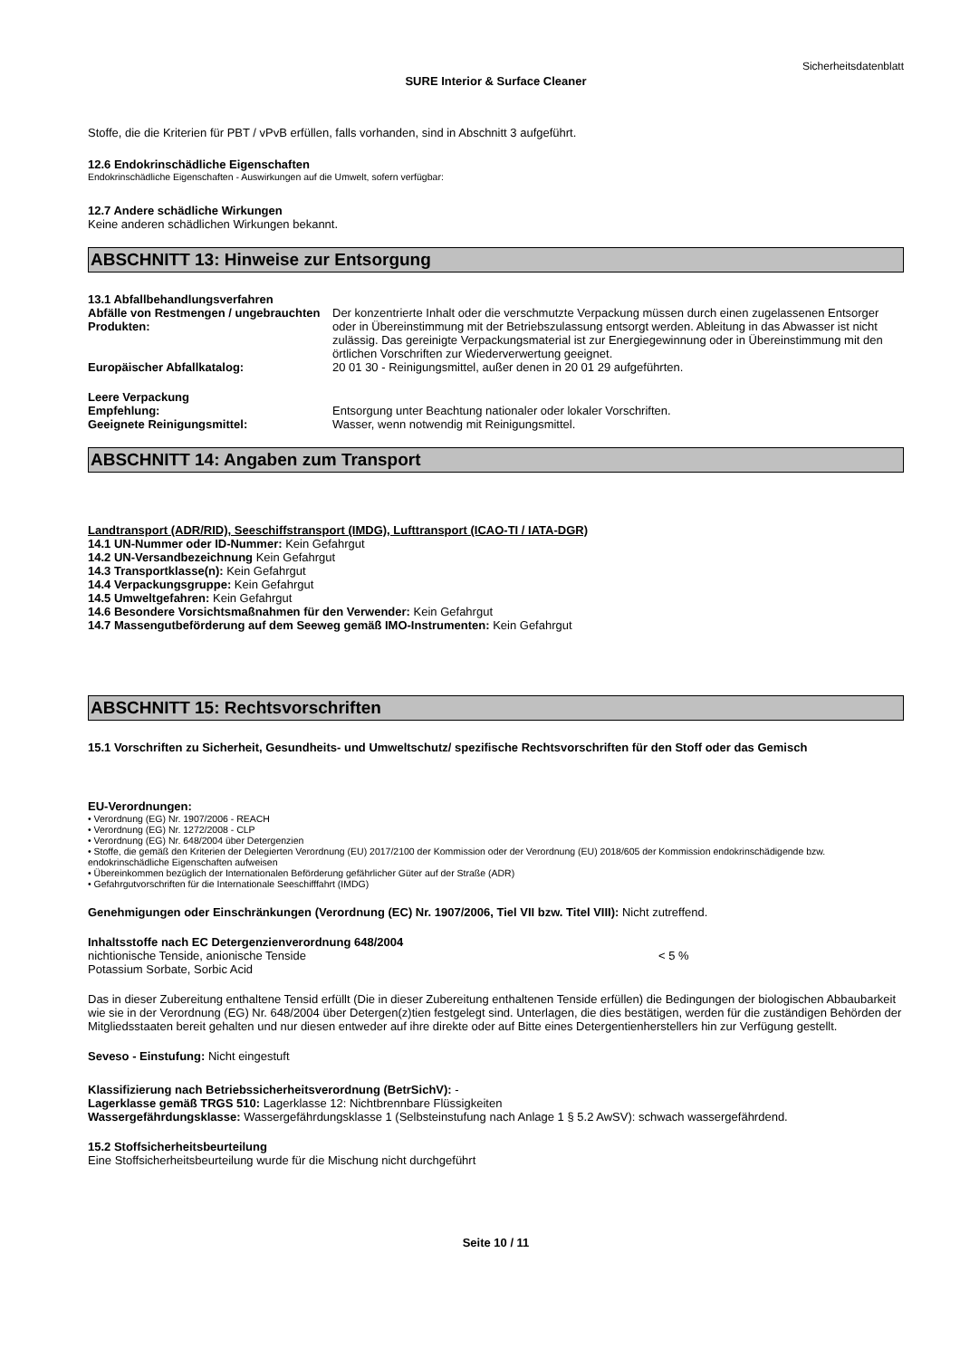Sicherheitsdatenblatt
SURE Interior & Surface Cleaner
Stoffe, die die Kriterien für PBT / vPvB erfüllen, falls vorhanden, sind in Abschnitt 3 aufgeführt.
12.6 Endokrinschädliche Eigenschaften
Endokrinschädliche Eigenschaften - Auswirkungen auf die Umwelt, sofern verfügbar:
12.7 Andere schädliche Wirkungen
Keine anderen schädlichen Wirkungen bekannt.
ABSCHNITT 13: Hinweise zur Entsorgung
13.1 Abfallbehandlungsverfahren
Abfälle von Restmengen / ungebrauchten Produkten:
Der konzentrierte Inhalt oder die verschmutzte Verpackung müssen durch einen zugelassenen Entsorger oder in Übereinstimmung mit der Betriebszulassung entsorgt werden. Ableitung in das Abwasser ist nicht zulässig. Das gereinigte Verpackungsmaterial ist zur Energiegewinnung oder in Übereinstimmung mit den örtlichen Vorschriften zur Wiederverwertung geeignet.
Europäischer Abfallkatalog: 20 01 30 - Reinigungsmittel, außer denen in 20 01 29 aufgeführten.
Leere Verpackung
Empfehlung: Entsorgung unter Beachtung nationaler oder lokaler Vorschriften.
Geeignete Reinigungsmittel: Wasser, wenn notwendig mit Reinigungsmittel.
ABSCHNITT 14: Angaben zum Transport
Landtransport (ADR/RID), Seeschiffstransport (IMDG), Lufttransport (ICAO-TI / IATA-DGR)
14.1 UN-Nummer oder ID-Nummer: Kein Gefahrgut
14.2 UN-Versandbezeichnung Kein Gefahrgut
14.3 Transportklasse(n): Kein Gefahrgut
14.4 Verpackungsgruppe: Kein Gefahrgut
14.5 Umweltgefahren: Kein Gefahrgut
14.6 Besondere Vorsichtsmaßnahmen für den Verwender: Kein Gefahrgut
14.7 Massengutbeförderung auf dem Seeweg gemäß IMO-Instrumenten: Kein Gefahrgut
ABSCHNITT 15: Rechtsvorschriften
15.1 Vorschriften zu Sicherheit, Gesundheits- und Umweltschutz/ spezifische Rechtsvorschriften für den Stoff oder das Gemisch
EU-Verordnungen:
• Verordnung (EG) Nr. 1907/2006 - REACH
• Verordnung (EG) Nr. 1272/2008 - CLP
• Verordnung (EG) Nr. 648/2004 über Detergenzien
• Stoffe, die gemäß den Kriterien der Delegierten Verordnung (EU) 2017/2100 der Kommission oder der Verordnung (EU) 2018/605 der Kommission endokrinschädigende bzw. endokrinschädliche Eigenschaften aufweisen
• Übereinkommen bezüglich der Internationalen Beförderung gefährlicher Güter auf der Straße (ADR)
• Gefahrgutvorschriften für die Internationale Seeschifffahrt (IMDG)
Genehmigungen oder Einschränkungen (Verordnung (EC) Nr. 1907/2006, Tiel VII bzw. Titel VIII): Nicht zutreffend.
Inhaltsstoffe nach EC Detergenzienverordnung 648/2004
nichtionische Tenside, anionische Tenside < 5 %
Potassium Sorbate, Sorbic Acid
Das in dieser Zubereitung enthaltene Tensid erfüllt (Die in dieser Zubereitung enthaltenen Tenside erfüllen) die Bedingungen der biologischen Abbaubarkeit wie sie in der Verordnung (EG) Nr. 648/2004 über Detergen(z)tien festgelegt sind. Unterlagen, die dies bestätigen, werden für die zuständigen Behörden der Mitgliedsstaaten bereit gehalten und nur diesen entweder auf ihre direkte oder auf Bitte eines Detergentienherstellers hin zur Verfügung gestellt.
Seveso - Einstufung: Nicht eingestuft
Klassifizierung nach Betriebssicherheitsverordnung (BetrSichV): -
Lagerklasse gemäß TRGS 510: Lagerklasse 12: Nichtbrennbare Flüssigkeiten
Wassergefährdungsklasse: Wassergefährdungsklasse 1 (Selbsteinstufung nach Anlage 1 § 5.2 AwSV): schwach wassergefährdend.
15.2 Stoffsicherheitsbeurteilung
Eine Stoffsicherheitsbeurteilung wurde für die Mischung nicht durchgeführt
Seite 10 / 11